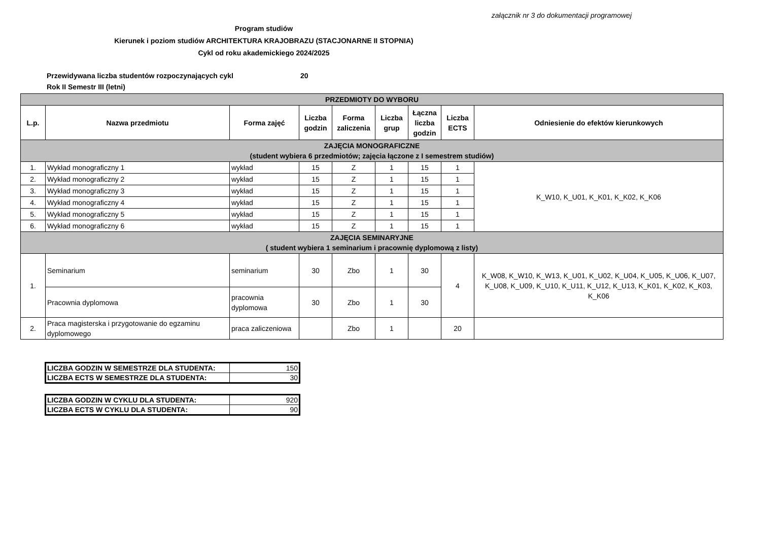załącznik nr 3 do dokumentacji programowej
Program studiów
Kierunek i poziom studiów ARCHITEKTURA KRAJOBRAZU (STACJONARNE II STOPNIA)
Cykl od roku akademickiego 2024/2025
Przewidywana liczba studentów rozpoczynających cykl 20
Rok II Semestr III (letni)
| PRZEDMIOTY DO WYBORU | | | | | | | | |
| L.p. | Nazwa przedmiotu | Forma zajęć | Liczba godzin | Forma zaliczenia | Liczba grup | Łączna liczba godzin | Liczba ECTS | Odniesienie do efektów kierunkowych |
| ZAJĘCIA MONOGRAFICZNE (student wybiera 6 przedmiotów; zajęcia łączone z I semestrem studiów) | | | | | | | | |
| 1. | Wykład monograficzny 1 | wykład | 15 | Z | 1 | 15 | 1 | K_W10, K_U01, K_K01, K_K02, K_K06 |
| 2. | Wykład monograficzny 2 | wykład | 15 | Z | 1 | 15 | 1 | |
| 3. | Wykład monograficzny 3 | wykład | 15 | Z | 1 | 15 | 1 | |
| 4. | Wykład monograficzny 4 | wykład | 15 | Z | 1 | 15 | 1 | |
| 5. | Wykład monograficzny 5 | wykład | 15 | Z | 1 | 15 | 1 | |
| 6. | Wykład monograficzny 6 | wykład | 15 | Z | 1 | 15 | 1 | |
| ZAJĘCIA SEMINARYJNE ( student wybiera 1 seminarium i pracownię dyplomową z listy) | | | | | | | | |
| 1. | Seminarium | seminarium | 30 | Zbo | 1 | 30 | 4 | K_W08, K_W10, K_W13, K_U01, K_U02, K_U04, K_U05, K_U06, K_U07, K_U08, K_U09, K_U10, K_U11, K_U12, K_U13, K_K01, K_K02, K_K03, K_K06 |
| | Pracownia dyplomowa | pracownia dyplomowa | 30 | Zbo | 1 | 30 | | |
| 2. | Praca magisterska i przygotowanie do egzaminu dyplomowego | praca zaliczeniowa | | Zbo | 1 | | 20 | |
| LICZBA GODZIN W SEMESTRZE DLA STUDENTA: | 150 |
| LICZBA ECTS W SEMESTRZE DLA STUDENTA: | 30 |
| LICZBA GODZIN W CYKLU DLA STUDENTA: | 920 |
| LICZBA ECTS W CYKLU DLA STUDENTA: | 90 |